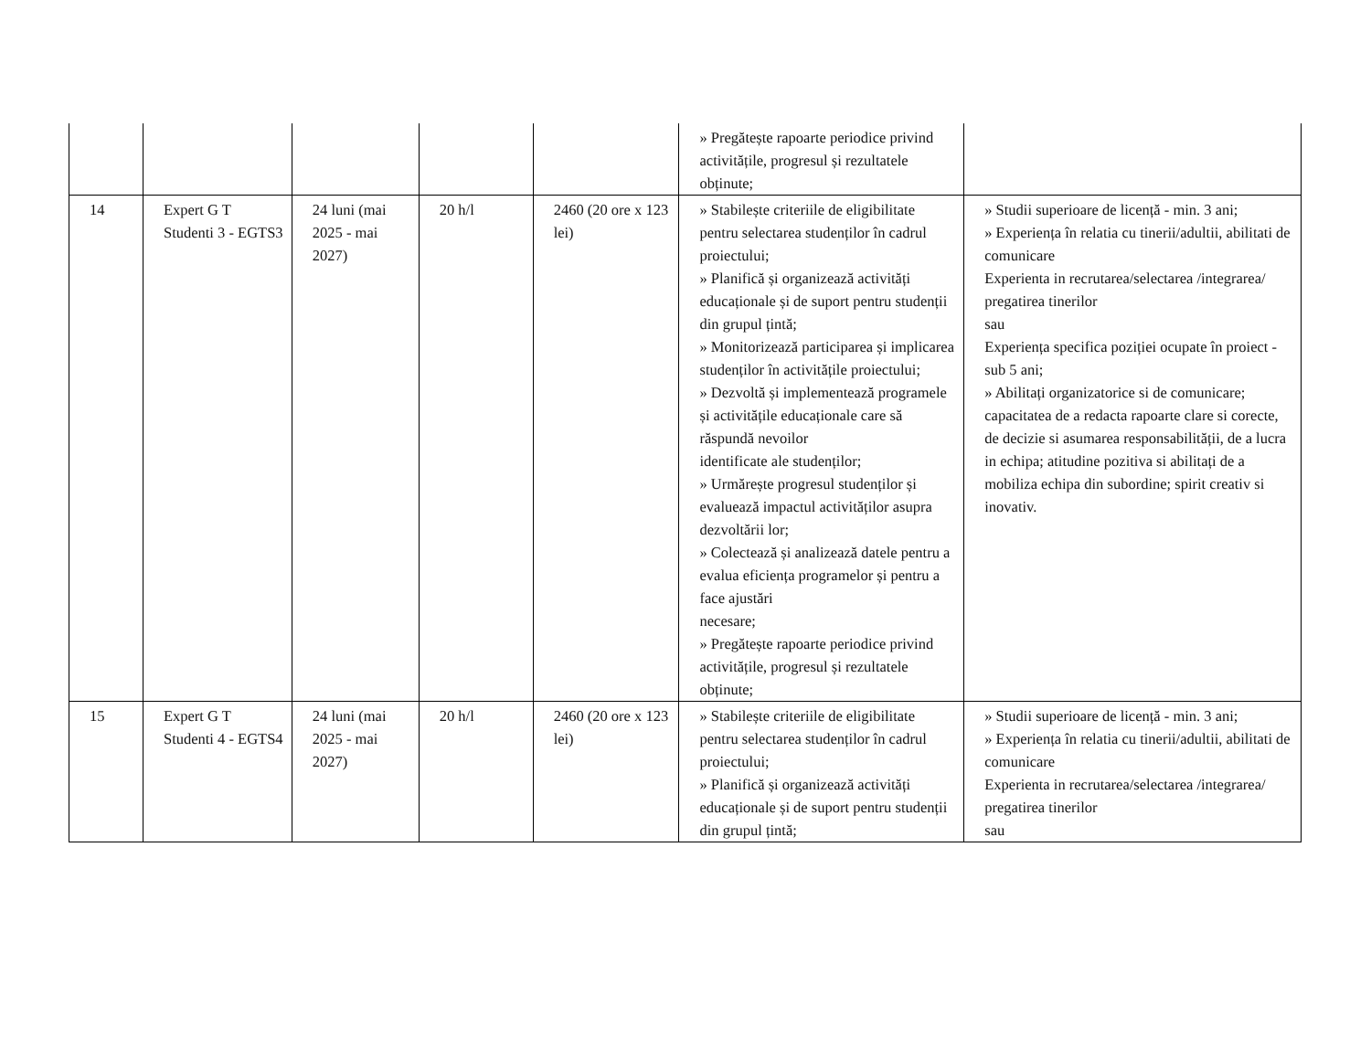| | | | | | » Pregătește rapoarte periodice privind activitățile, progresul și rezultatele obținute; | |
| 14 | Expert G T Studenti 3 - EGTS3 | 24 luni (mai 2025 - mai 2027) | 20 h/l | 2460 (20 ore x 123 lei) | » Stabilește criteriile de eligibilitate pentru selectarea studenților în cadrul proiectului; » Planifică și organizează activități educaționale și de suport pentru studenții din grupul țintă; » Monitorizează participarea și implicarea studenților în activitățile proiectului; » Dezvoltă și implementează programele și activitățile educaționale care să răspundă nevoilor identificate ale studenților; » Urmărește progresul studenților și evaluează impactul activităților asupra dezvoltării lor; » Colectează și analizează datele pentru a evalua eficiența programelor și pentru a face ajustări necesare; » Pregătește rapoarte periodice privind activitățile, progresul și rezultatele obținute; | » Studii superioare de licență - min. 3 ani; » Experiența în relatia cu tinerii/adultii, abilitati de comunicare Experienta in recrutarea/selectarea /integrarea/ pregatirea tinerilor sau Experiența specifica poziției ocupate în proiect - sub 5 ani; » Abilitați organizatorice si de comunicare; capacitatea de a redacta rapoarte clare si corecte, de decizie si asumarea responsabilității, de a lucra in echipa; atitudine pozitiva si abilitați de a mobiliza echipa din subordine; spirit creativ si inovativ. |
| 15 | Expert G T Studenti 4 - EGTS4 | 24 luni (mai 2025 - mai 2027) | 20 h/l | 2460 (20 ore x 123 lei) | » Stabilește criteriile de eligibilitate pentru selectarea studenților în cadrul proiectului; » Planifică și organizează activități educaționale și de suport pentru studenții din grupul țintă; | » Studii superioare de licență - min. 3 ani; » Experiența în relatia cu tinerii/adultii, abilitati de comunicare Experienta in recrutarea/selectarea /integrarea/ pregatirea tinerilor sau |